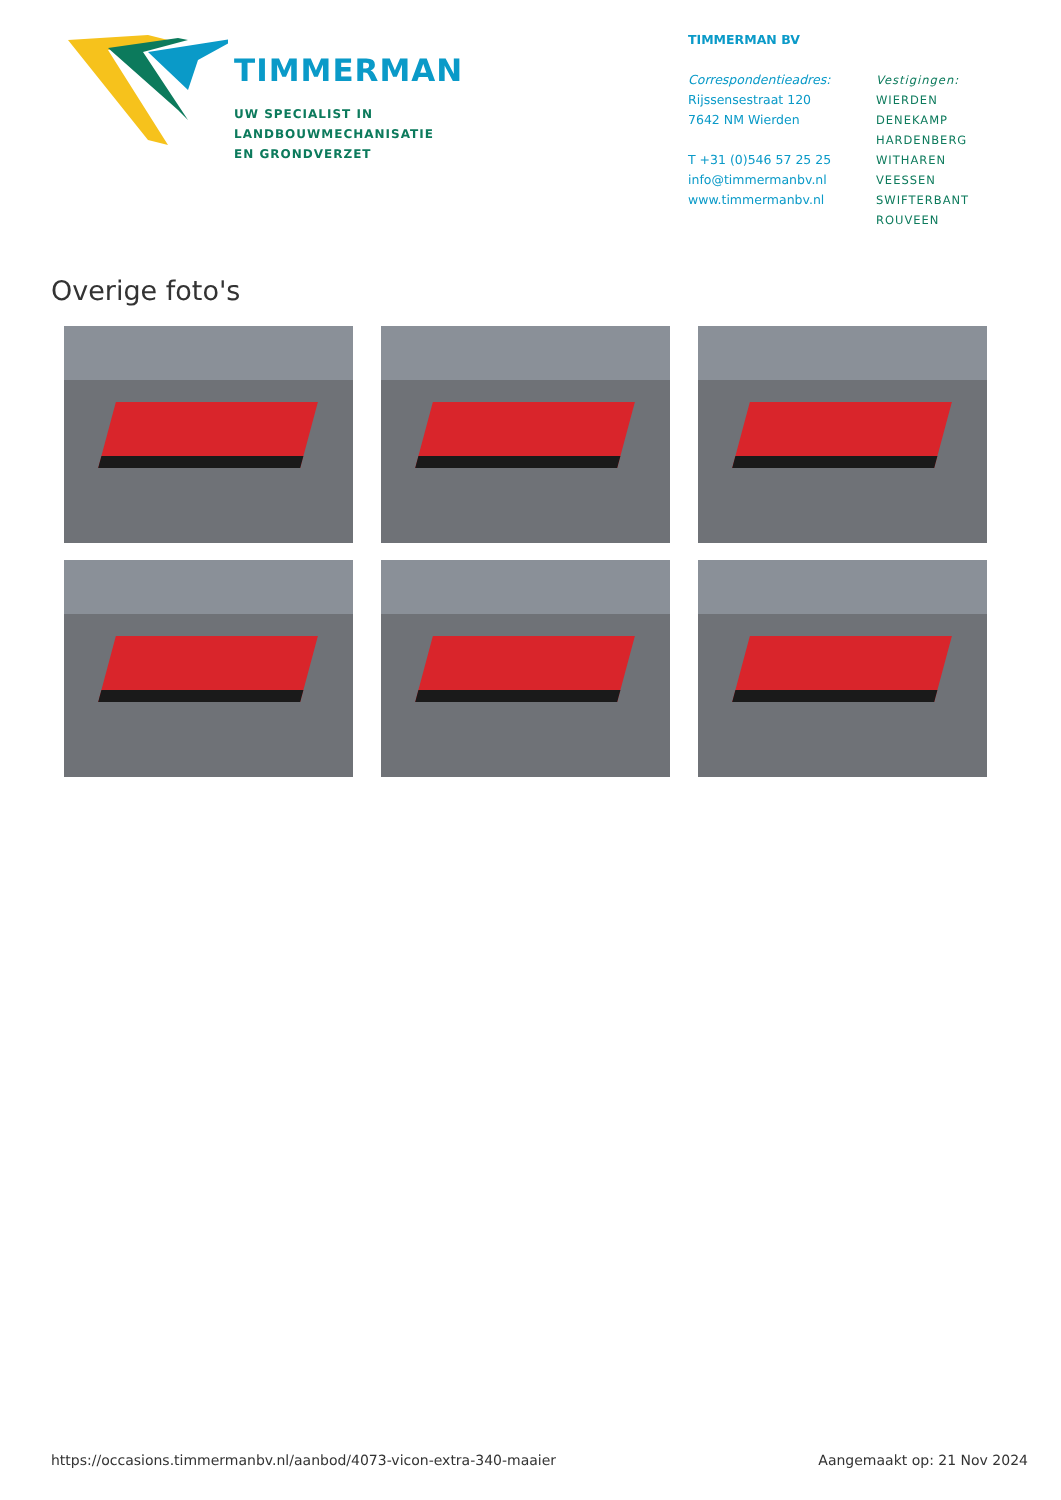TIMMERMAN
UW SPECIALIST IN
LANDBOUWMECHANISATIE
EN GRONDVERZET
TIMMERMAN BV
Correspondentieadres:
Rijssensestraat 120
7642 NM Wierden
T +31 (0)546 57 25 25
info@timmermanbv.nl
www.timmermanbv.nl
Vestigingen:
WIERDEN
DENEKAMP
HARDENBERG
WITHAREN
VEESSEN
SWIFTERBANT
ROUVEEN
Overige foto's
https://occasions.timmermanbv.nl/aanbod/4073-vicon-extra-340-maaier Aangemaakt op: 21 Nov 2024